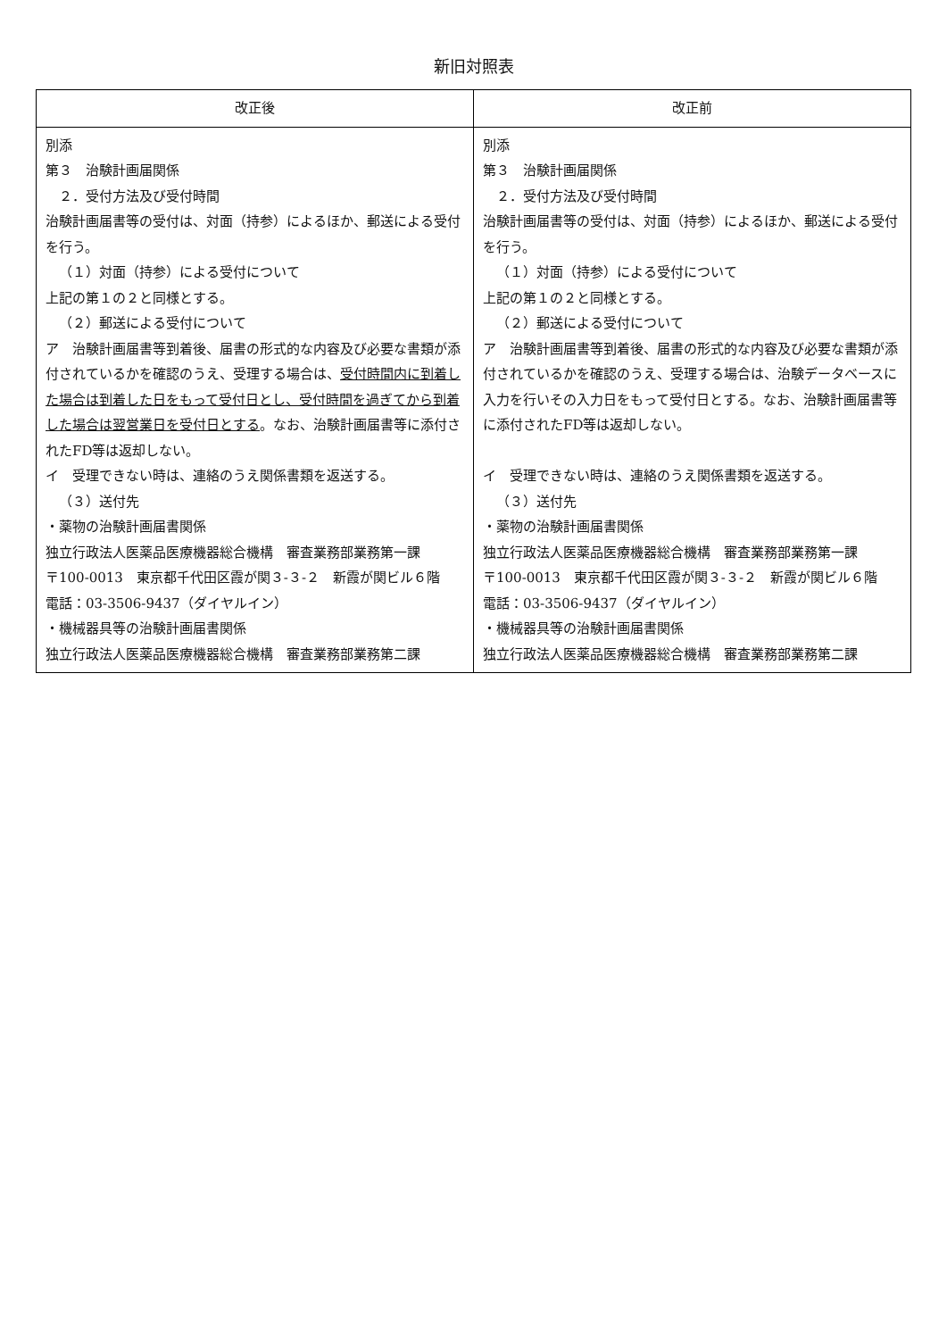新旧対照表
| 改正後 | 改正前 |
| --- | --- |
| 別添 第３ 治験計画届関係 ２．受付方法及び受付時間 治験計画届書等の受付は、対面（持参）によるほか、郵送による受付を行う。 （１）対面（持参）による受付について 上記の第１の２と同様とする。 （２）郵送による受付について ア 治験計画届書等到着後、届書の形式的な内容及び必要な書類が添付されているかを確認のうえ、受理する場合は、 受付時間内に到着した場合は到着した日をもって受付日とし、受付時間を過ぎてから到着した場合は翌営業日を受付日とする 。なお、治験計画届書等に添付されたFD等は返却しない。 イ 受理できない時は、連絡のうえ関係書類を返送する。 （３）送付先 ・薬物の治験計画届書関係 独立行政法人医薬品医療機器総合機構 審査業務部業務第一課 〒100-0013 東京都千代田区霞が関３-３-２ 新霞が関ビル６階 電話：03-3506-9437（ダイヤルイン） ・機械器具等の治験計画届書関係 独立行政法人医薬品医療機器総合機構 審査業務部業務第二課 | 別添 第３ 治験計画届関係 ２．受付方法及び受付時間 治験計画届書等の受付は、対面（持参）によるほか、郵送による受付を行う。 （１）対面（持参）による受付について 上記の第１の２と同様とする。 （２）郵送による受付について ア 治験計画届書等到着後、届書の形式的な内容及び必要な書類が添付されているかを確認のうえ、受理する場合は、治験データベースに入力を行いその入力日をもって受付日とする。なお、治験計画届書等に添付されたFD等は返却しない。 イ 受理できない時は、連絡のうえ関係書類を返送する。 （３）送付先 ・薬物の治験計画届書関係 独立行政法人医薬品医療機器総合機構 審査業務部業務第一課 〒100-0013 東京都千代田区霞が関３-３-２ 新霞が関ビル６階 電話：03-3506-9437（ダイヤルイン） ・機械器具等の治験計画届書関係 独立行政法人医薬品医療機器総合機構 審査業務部業務第二課 |